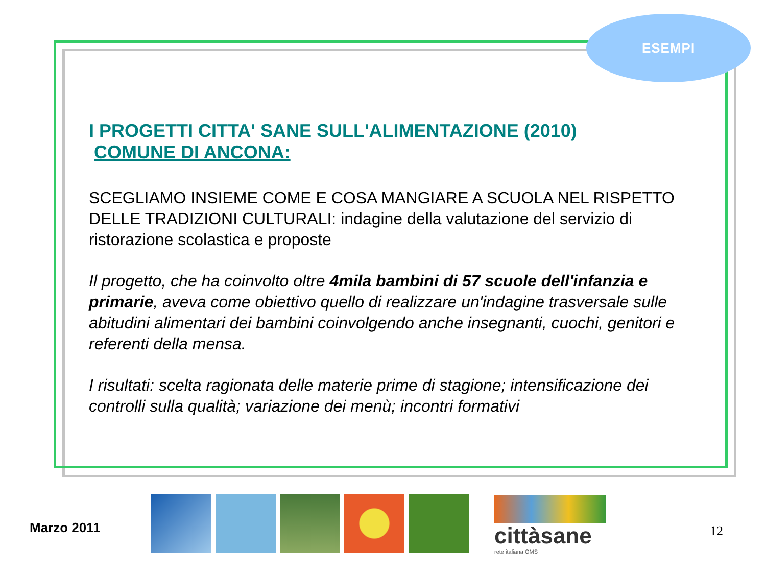ESEMPI
I PROGETTI CITTA' SANE SULL'ALIMENTAZIONE (2010)
COMUNE DI ANCONA:
SCEGLIAMO INSIEME COME E COSA MANGIARE A SCUOLA NEL RISPETTO DELLE TRADIZIONI CULTURALI: indagine della valutazione del servizio di ristorazione scolastica e proposte
Il progetto, che ha coinvolto oltre 4mila bambini di 57 scuole dell'infanzia e primarie, aveva come obiettivo quello di realizzare un'indagine trasversale sulle abitudini alimentari dei bambini coinvolgendo anche insegnanti, cuochi, genitori e referenti della mensa.
I risultati: scelta ragionata delle materie prime di stagione; intensificazione dei controlli sulla qualità; variazione dei menù; incontri formativi
Marzo 2011
cittàsane
rete italiana OMS
12